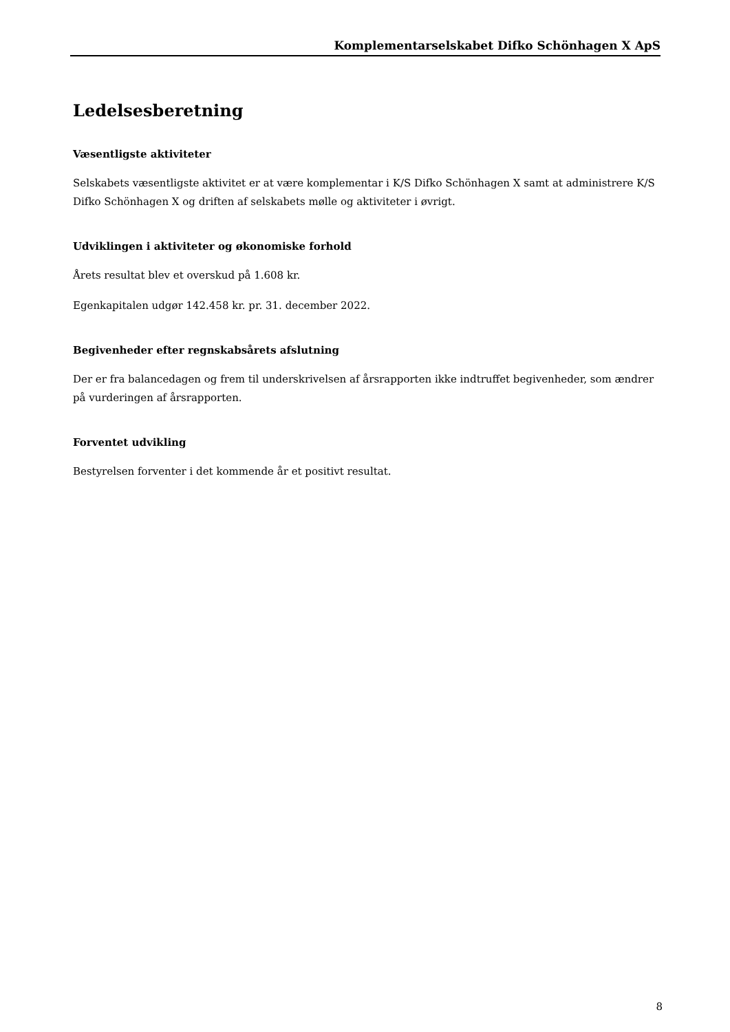Komplementarselskabet Difko Schönhagen X ApS
Ledelsesberetning
Væsentligste aktiviteter
Selskabets væsentligste aktivitet er at være komplementar i K/S Difko Schönhagen X samt at administrere K/S Difko Schönhagen X og driften af selskabets mølle og aktiviteter i øvrigt.
Udviklingen i aktiviteter og økonomiske forhold
Årets resultat blev et overskud på 1.608 kr.
Egenkapitalen udgør 142.458 kr. pr. 31. december 2022.
Begivenheder efter regnskabsårets afslutning
Der er fra balancedagen og frem til underskrivelsen af årsrapporten ikke indtruffet begivenheder, som ændrer på vurderingen af årsrapporten.
Forventet udvikling
Bestyrelsen forventer i det kommende år et positivt resultat.
8